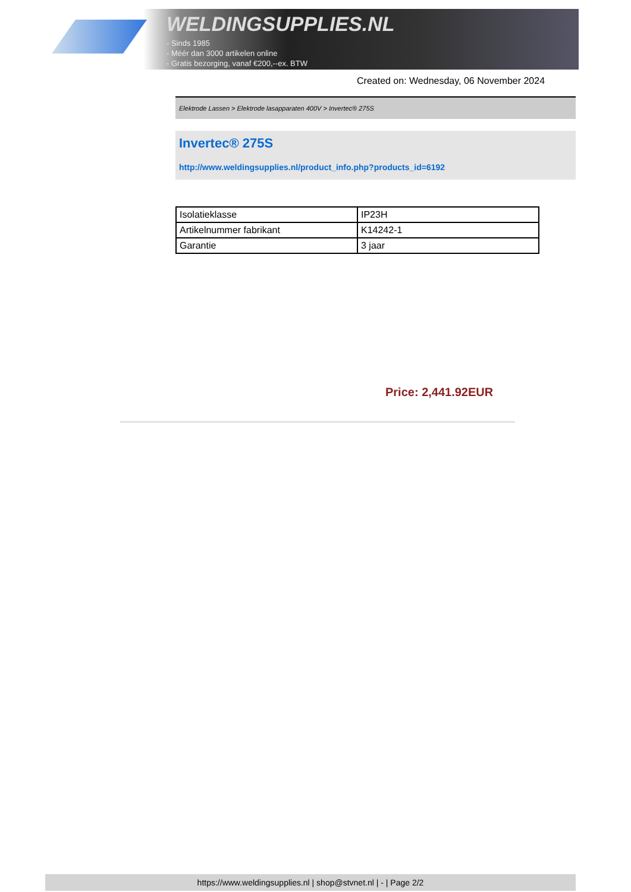WELDINGSUPPLIES.NL
- Sinds 1985
- Méér dan 3000 artikelen online
- Gratis bezorging, vanaf €200,--ex. BTW
Created on: Wednesday, 06 November 2024
Elektrode Lassen > Elektrode lasapparaten 400V > Invertec® 275S
Invertec® 275S
http://www.weldingsupplies.nl/product_info.php?products_id=6192
| Isolatieklasse | IP23H |
| Artikelnummer fabrikant | K14242-1 |
| Garantie | 3 jaar |
Price: 2,441.92EUR
https://www.weldingsupplies.nl | shop@stvnet.nl | - | Page 2/2